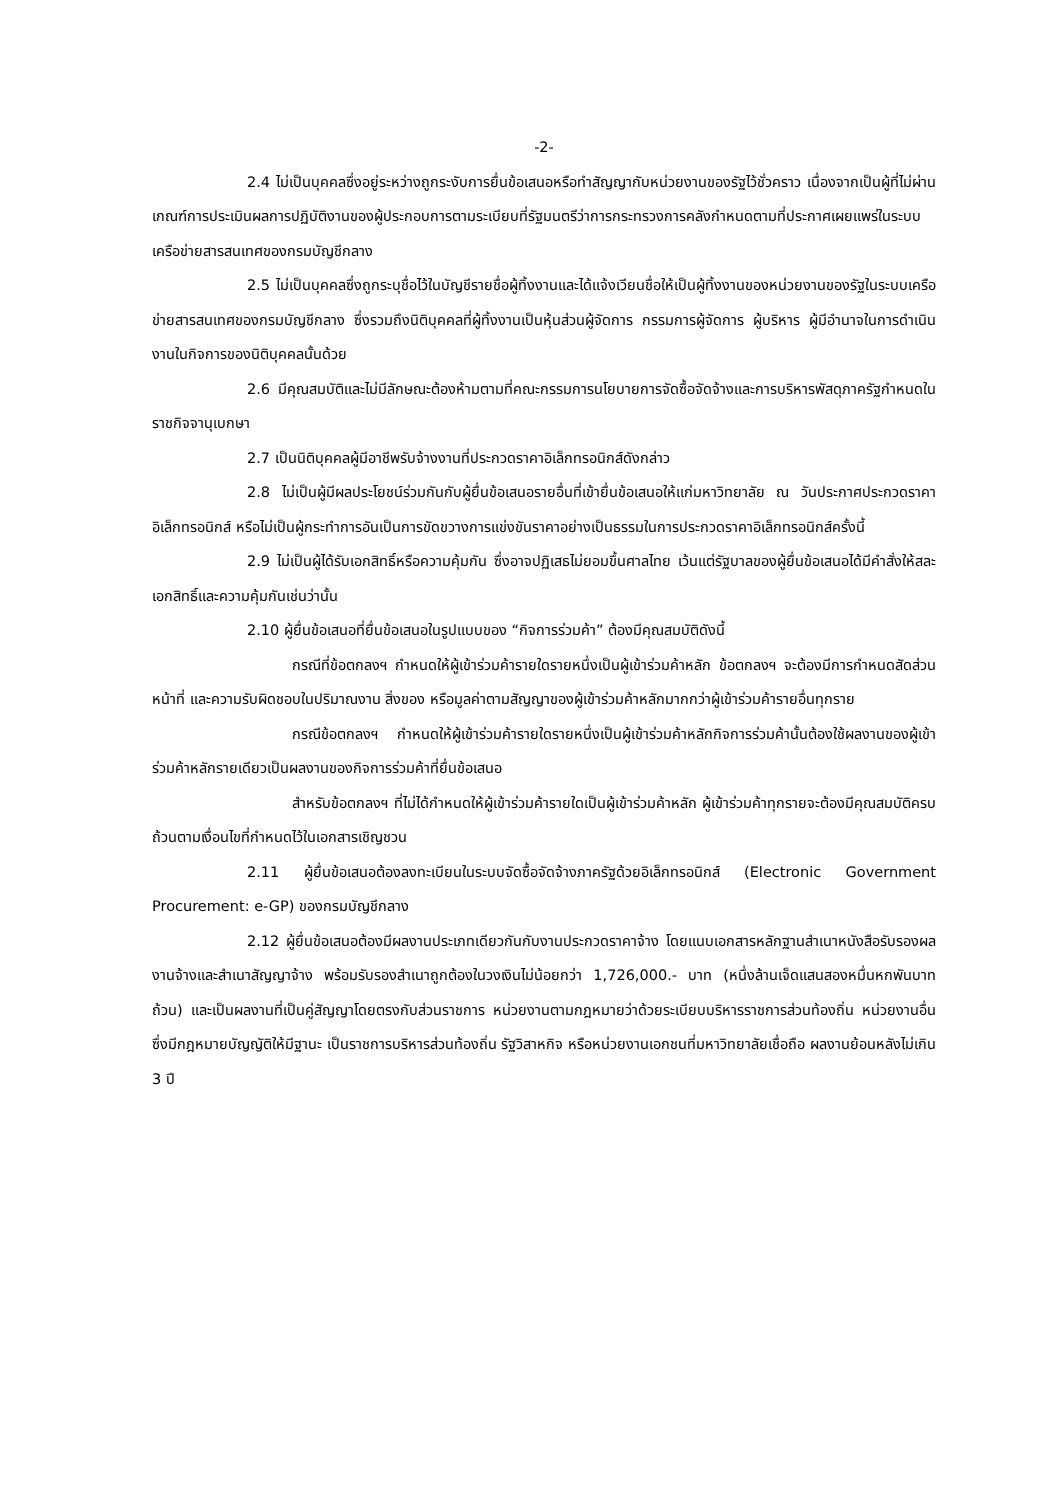-2-
2.4 ไม่เป็นบุคคลซึ่งอยู่ระหว่างถูกระงับการยื่นข้อเสนอหรือทำสัญญากับหน่วยงานของรัฐไว้ชั่วคราว เนื่องจากเป็นผู้ที่ไม่ผ่านเกณฑ์การประเมินผลการปฏิบัติงานของผู้ประกอบการตามระเบียบที่รัฐมนตรีว่าการกระทรวงการคลังกำหนดตามที่ประกาศเผยแพร่ในระบบเครือข่ายสารสนเทศของกรมบัญชีกลาง
2.5 ไม่เป็นบุคคลซึ่งถูกระบุชื่อไว้ในบัญชีรายชื่อผู้ทิ้งงานและได้แจ้งเวียนชื่อให้เป็นผู้ทิ้งงานของหน่วยงานของรัฐในระบบเครือข่ายสารสนเทศของกรมบัญชีกลาง ซึ่งรวมถึงนิติบุคคลที่ผู้ทิ้งงานเป็นหุ้นส่วนผู้จัดการ กรรมการผู้จัดการ ผู้บริหาร ผู้มีอำนาจในการดำเนินงานในกิจการของนิติบุคคลนั้นด้วย
2.6 มีคุณสมบัติและไม่มีลักษณะต้องห้ามตามที่คณะกรรมการนโยบายการจัดซื้อจัดจ้างและการบริหารพัสดุภาครัฐกำหนดในราชกิจจานุเบกษา
2.7 เป็นนิติบุคคลผู้มีอาชีพรับจ้างงานที่ประกวดราคาอิเล็กทรอนิกส์ดังกล่าว
2.8 ไม่เป็นผู้มีผลประโยชน์ร่วมกันกับผู้ยื่นข้อเสนอรายอื่นที่เข้ายื่นข้อเสนอให้แก่มหาวิทยาลัย ณ วันประกาศประกวดราคาอิเล็กทรอนิกส์ หรือไม่เป็นผู้กระทำการอันเป็นการขัดขวางการแข่งขันราคาอย่างเป็นธรรมในการประกวดราคาอิเล็กทรอนิกส์ครั้งนี้
2.9 ไม่เป็นผู้ได้รับเอกสิทธิ์หรือความคุ้มกัน ซึ่งอาจปฏิเสธไม่ยอมขึ้นศาลไทย เว้นแต่รัฐบาลของผู้ยื่นข้อเสนอได้มีคำสั่งให้สละเอกสิทธิ์และความคุ้มกันเช่นว่านั้น
2.10 ผู้ยื่นข้อเสนอที่ยื่นข้อเสนอในรูปแบบของ “กิจการร่วมค้า” ต้องมีคุณสมบัติดังนี้
กรณีที่ข้อตกลงฯ กำหนดให้ผู้เข้าร่วมค้ารายใดรายหนึ่งเป็นผู้เข้าร่วมค้าหลัก ข้อตกลงฯ จะต้องมีการกำหนดสัดส่วนหน้าที่ และความรับผิดชอบในปริมาณงาน สิ่งของ หรือมูลค่าตามสัญญาของผู้เข้าร่วมค้าหลักมากกว่าผู้เข้าร่วมค้ารายอื่นทุกราย
กรณีข้อตกลงฯ กำหนดให้ผู้เข้าร่วมค้ารายใดรายหนึ่งเป็นผู้เข้าร่วมค้าหลักกิจการร่วมค้านั้นต้องใช้ผลงานของผู้เข้าร่วมค้าหลักรายเดียวเป็นผลงานของกิจการร่วมค้าที่ยื่นข้อเสนอ
สำหรับข้อตกลงฯ ที่ไม่ได้กำหนดให้ผู้เข้าร่วมค้ารายใดเป็นผู้เข้าร่วมค้าหลัก ผู้เข้าร่วมค้าทุกรายจะต้องมีคุณสมบัติครบถ้วนตามเงื่อนไขที่กำหนดไว้ในเอกสารเชิญชวน
2.11 ผู้ยื่นข้อเสนอต้องลงทะเบียนในระบบจัดซื้อจัดจ้างภาครัฐด้วยอิเล็กทรอนิกส์ (Electronic Government Procurement: e-GP) ของกรมบัญชีกลาง
2.12 ผู้ยื่นข้อเสนอต้องมีผลงานประเภทเดียวกันกับงานประกวดราคาจ้าง โดยแนบเอกสารหลักฐานสำเนาหนังสือรับรองผลงานจ้างและสำเนาสัญญาจ้าง พร้อมรับรองสำเนาถูกต้องในวงเงินไม่น้อยกว่า 1,726,000.- บาท (หนึ่งล้านเจ็ดแสนสองหมื่นหกพันบาทถ้วน) และเป็นผลงานที่เป็นคู่สัญญาโดยตรงกับส่วนราชการ หน่วยงานตามกฎหมายว่าด้วยระเบียบบริหารราชการส่วนท้องถิ่น หน่วยงานอื่นซึ่งมีกฎหมายบัญญัติให้มีฐานะ เป็นราชการบริหารส่วนท้องถิ่น รัฐวิสาหกิจ หรือหน่วยงานเอกชนที่มหาวิทยาลัยเชื่อถือ ผลงานย้อนหลังไม่เกิน 3 ปี